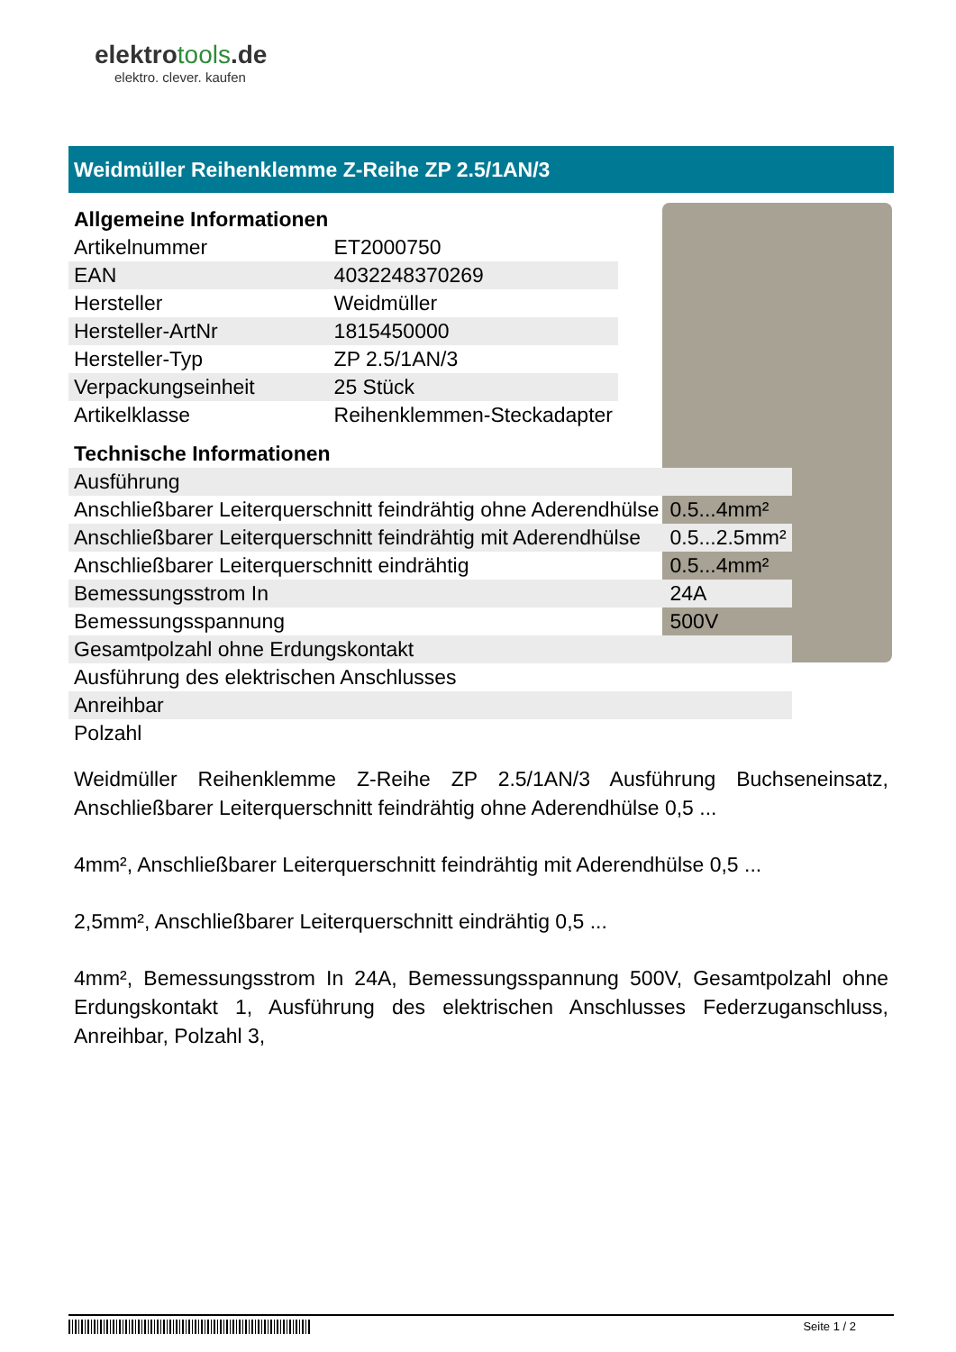elektrotools.de
elektro. clever. kaufen
Weidmüller Reihenklemme Z-Reihe ZP 2.5/1AN/3
Allgemeine Informationen
| Artikelnummer | ET2000750 |
| EAN | 4032248370269 |
| Hersteller | Weidmüller |
| Hersteller-ArtNr | 1815450000 |
| Hersteller-Typ | ZP 2.5/1AN/3 |
| Verpackungseinheit | 25 Stück |
| Artikelklasse | Reihenklemmen-Steckadapter |
Technische Informationen
| Ausführung | |
| Anschließbarer Leiterquerschnitt feindrähtig ohne Aderendhülse | 0.5...4mm² |
| Anschließbarer Leiterquerschnitt feindrähtig mit Aderendhülse | 0.5...2.5mm² |
| Anschließbarer Leiterquerschnitt eindrähtig | 0.5...4mm² |
| Bemessungsstrom In | 24A |
| Bemessungsspannung | 500V |
| Gesamtpolzahl ohne Erdungskontakt | |
| Ausführung des elektrischen Anschlusses | |
| Anreihbar | |
| Polzahl | |
Weidmüller Reihenklemme Z-Reihe ZP 2.5/1AN/3 Ausführung Buchseneinsatz, Anschließbarer Leiterquerschnitt feindrähtig ohne Aderendhülse 0,5 ...
4mm², Anschließbarer Leiterquerschnitt feindrähtig mit Aderendhülse 0,5 ...
2,5mm², Anschließbarer Leiterquerschnitt eindrähtig 0,5 ...
4mm², Bemessungsstrom In 24A, Bemessungsspannung 500V, Gesamtpolzahl ohne Erdungskontakt 1, Ausführung des elektrischen Anschlusses Federzuganschluss, Anreihbar, Polzahl 3,
Seite 1 / 2